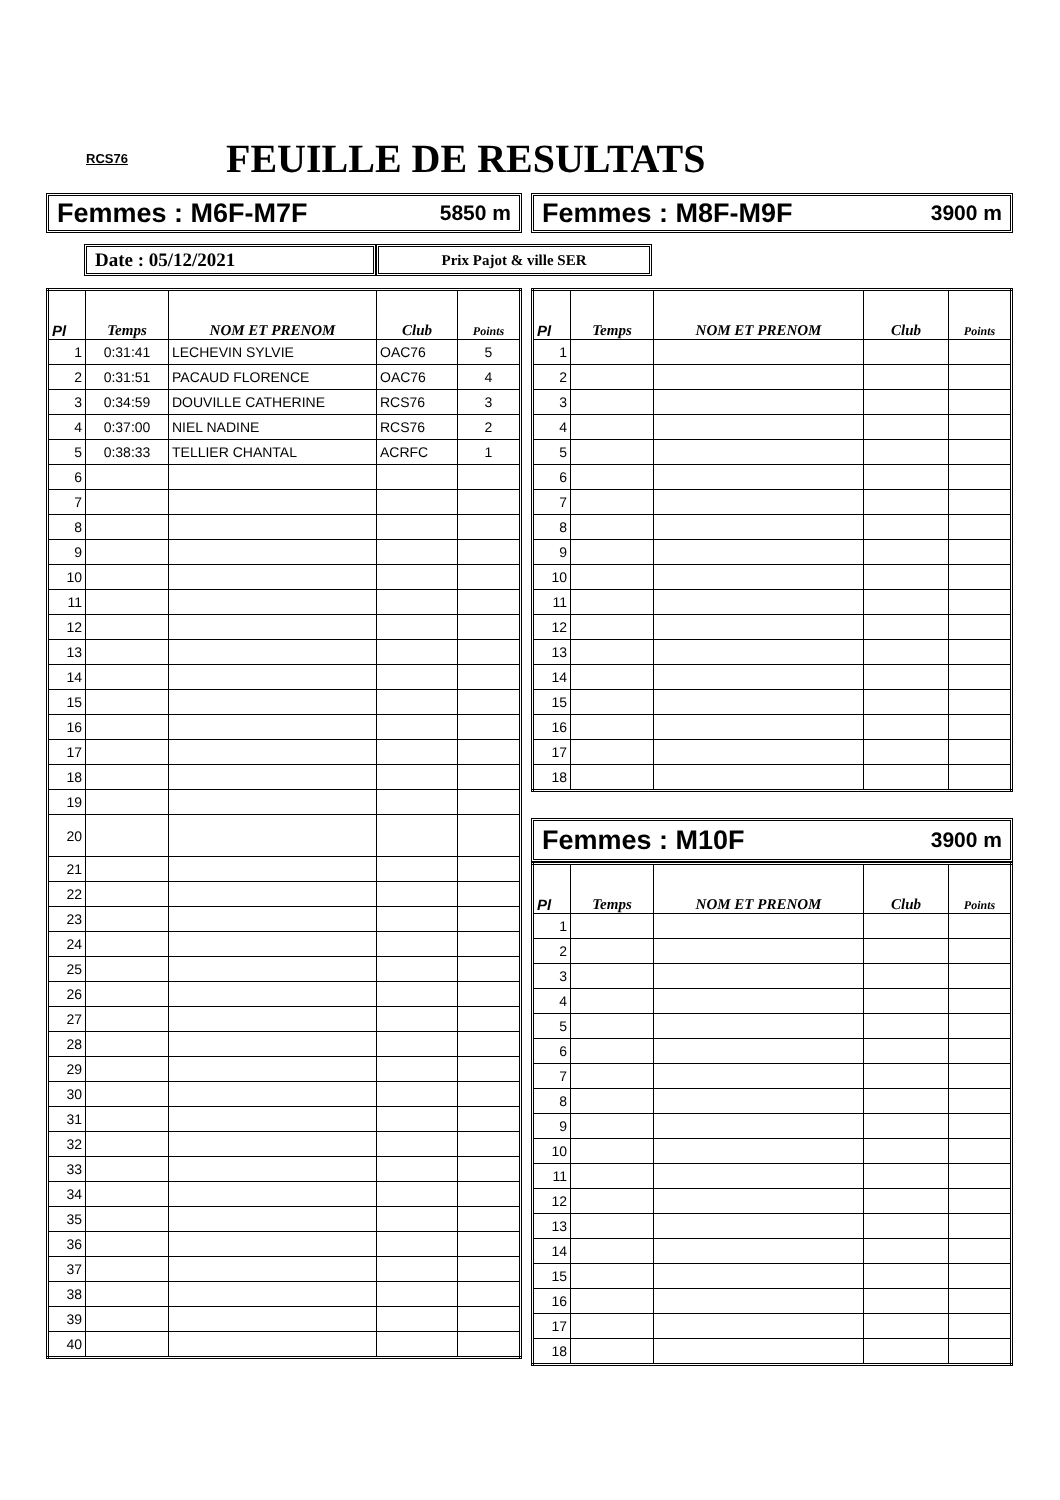RCS76
FEUILLE DE RESULTATS
Femmes : M6F-M7F 5850 m Femmes : M8F-M9F 3900 m
Date : 05/12/2021
Prix Pajot & ville SER
| Pl | Temps | NOM ET PRENOM | Club | Points |
| --- | --- | --- | --- | --- |
| 1 | 0:31:41 | LECHEVIN SYLVIE | OAC76 | 5 |
| 2 | 0:31:51 | PACAUD FLORENCE | OAC76 | 4 |
| 3 | 0:34:59 | DOUVILLE CATHERINE | RCS76 | 3 |
| 4 | 0:37:00 | NIEL NADINE | RCS76 | 2 |
| 5 | 0:38:33 | TELLIER CHANTAL | ACRFC | 1 |
| 6 | | | | |
| 7 | | | | |
| 8 | | | | |
| 9 | | | | |
| 10 | | | | |
| 11 | | | | |
| 12 | | | | |
| 13 | | | | |
| 14 | | | | |
| 15 | | | | |
| 16 | | | | |
| 17 | | | | |
| 18 | | | | |
| 19 | | | | |
| 20 | | | | |
| 21 | | | | |
| 22 | | | | |
| 23 | | | | |
| 24 | | | | |
| 25 | | | | |
| 26 | | | | |
| 27 | | | | |
| 28 | | | | |
| 29 | | | | |
| 30 | | | | |
| 31 | | | | |
| 32 | | | | |
| 33 | | | | |
| 34 | | | | |
| 35 | | | | |
| 36 | | | | |
| 37 | | | | |
| 38 | | | | |
| 39 | | | | |
| 40 | | | | |
| Pl | Temps | NOM ET PRENOM | Club | Points |
| --- | --- | --- | --- | --- |
| 1 | | | | |
| 2 | | | | |
| 3 | | | | |
| 4 | | | | |
| 5 | | | | |
| 6 | | | | |
| 7 | | | | |
| 8 | | | | |
| 9 | | | | |
| 10 | | | | |
| 11 | | | | |
| 12 | | | | |
| 13 | | | | |
| 14 | | | | |
| 15 | | | | |
| 16 | | | | |
| 17 | | | | |
| 18 | | | | |
Femmes : M10F 3900 m
| Pl | Temps | NOM ET PRENOM | Club | Points |
| --- | --- | --- | --- | --- |
| 1 | | | | |
| 2 | | | | |
| 3 | | | | |
| 4 | | | | |
| 5 | | | | |
| 6 | | | | |
| 7 | | | | |
| 8 | | | | |
| 9 | | | | |
| 10 | | | | |
| 11 | | | | |
| 12 | | | | |
| 13 | | | | |
| 14 | | | | |
| 15 | | | | |
| 16 | | | | |
| 17 | | | | |
| 18 | | | | |